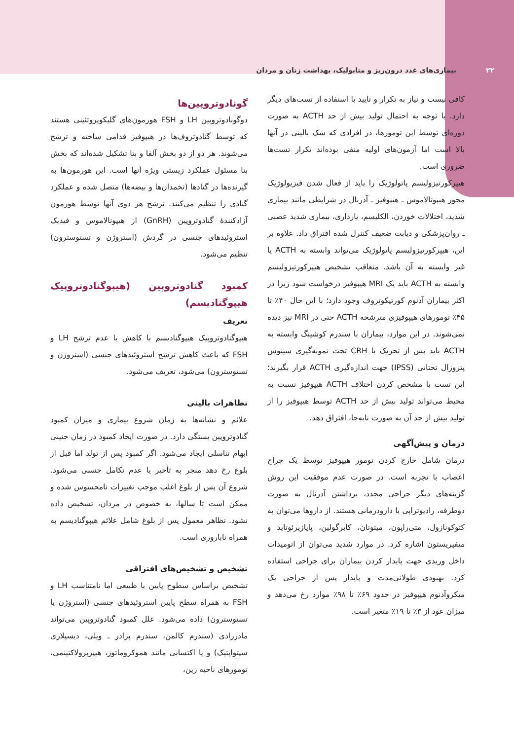۲۲ بیماری‌های غدد درون‌ریز و متابولیک، بهداشت زنان و مردان
کافی نیست و نیاز به تکرار و تایید با استفاده از تست‌های دیگر دارد. با توجه به احتمال تولید بیش از حد ACTH به صورت دوره‌ای توسط این تومورها، در افرادی که شک بالینی در آنها بالا است اما آزمون‌های اولیه منفی بوده‌اند تکرار تست‌ها ضروری است.
هیپرکورتیزولیسم پاتولوژیک را باید از فعال شدن فیزیولوژیک محور هیپوتالاموس ـ هیپوفیز ـ آدرنال در شرایطی مانند بیماری شدید، اختلالات خوردن، الکلیسم، بارداری، بیماری شدید عصبی ـ روان‌پزشکی و دیابت ضعیف کنترل شده افتراق داد. علاوه بر این، هیپرکورتیزولیسم پاتولوژیک می‌تواند وابسته به ACTH یا غیر وابسته به آن باشد. متعاقب تشخیص هیپرکورتیزولیسم وابسته به ACTH باید یک MRI هیپوفیز درخواست شود زیرا در اکثر بیماران آدنوم کورتیکوتروف وجود دارد؛ با این حال ۴۰٪ تا ۴۵٪ تومورهای هیپوفیزی مترشحه ACTH حتی در MRI نیز دیده نمی‌شوند. در این موارد، بیماران با سندرم کوشینگ وابسته به ACTH باید پس از تحریک با CRH تحت نمونه‌گیری سینوس پتروزال تحتانی (IPSS) جهت اندازه‌گیری ACTH قرار بگیرند؛ این تست با مشخص کردن اختلاف ACTH هیپوفیز نسبت به محیط می‌تواند تولید بیش از حد ACTH توسط هیپوفیز را از تولید بیش از حد آن به صورت نابه‌جا، افتراق دهد.
درمان و پیش‌آگهی
درمان شامل خارج کردن تومور هیپوفیز توسط یک جراح اعصاب با تجربه است. در صورت عدم موفقیت این روش گزینه‌های دیگر جراحی مجدد، برداشتن آدرنال به صورت دوطرفه، رادیوتراپی یا دارودرمانی هستند. از داروها می‌توان به کتوکونازول، متی‌راپون، میتوتان، کابرگولین، پاپازیرئوتاید و میفپریستون اشاره کرد. در موارد شدید می‌توان از اتومیدات داخل وریدی جهت پایدار کردن بیماران برای جراحی استفاده کرد. بهبودی طولانی‌مدت و پایدار پس از جراحی یک میکروآدنوم هیپوفیز در حدود ۶۹٪ تا ۹۸٪ موارد رخ می‌دهد و میزان عود از ۳٪ تا ۱۹٪ متغیر است.
گونادوتروپین‌ها
دوگونادوتروپین LH و FSH هورمون‌های گلیکوپروتئینی هستند که توسط گنادوتروف‌ها در هیپوفیز قدامی ساخته و ترشح می‌شوند. هر دو از دو بخش آلفا و بتا تشکیل شده‌اند که بخش بتا مسئول عملکرد زیستی ویژه آنها است. این هورمون‌ها به گیرنده‌ها در گنادها (تخمدان‌ها و بیضه‌ها) متصل شده و عملکرد گنادی را تنظیم می‌کنند. ترشح هر دوی آنها توسط هورمون آزادکنندهٔ گنادوتروپین (GnRH) از هیپوتالاموس و فیدبک استروئیدهای جنسی در گردش (استروژن و تستوسترون) تنظیم می‌شود.
کمبود گنادوتروپین (هیپوگنادوتروپیک هیپوگنادیسم)
تعریف
هیپوگنادوتروپیک هیپوگنادیسم با کاهش یا عدم ترشح LH و FSH که باعث کاهش ترشح استروئیدهای جنسی (استروژن و تستوسترون) می‌شود، تعریف می‌شود.
تظاهرات بالینی
علائم و نشانه‌ها به زمان شروع بیماری و میزان کمبود گنادوتروپین بستگی دارد. در صورت ایجاد کمبود در زمان جنینی ابهام تناسلی ایجاد می‌شود. اگر کمبود پس از تولد اما قبل از بلوغ رخ دهد منجر به تأخیر یا عدم تکامل جنسی می‌شود. شروع آن پس از بلوغ اغلب موجب تغییرات نامحسوس شده و ممکن است تا سالها، به خصوص در مردان، تشخیص داده نشود. تظاهر معمول پس از بلوغ شامل علائم هیپوگنادیسم به همراه ناباروری است.
تشخیص و تشخیص‌های افتراقی
تشخیص براساس سطوح پایین یا طبیعی اما نامتناسب LH و FSH به همراه سطح پایین استروئیدهای جنسی (استروژن یا تستوسترون) داده می‌شود. علل کمبود گنادوتروپین می‌تواند مادرزادی (سندرم کالمن، سندرم پرادر ـ ویلی، دیسپلازی سپتواپتیک) و یا اکتسابی مانند هموکروماتوز، هیپرپرولاکتینمی، تومورهای ناحیه زین،